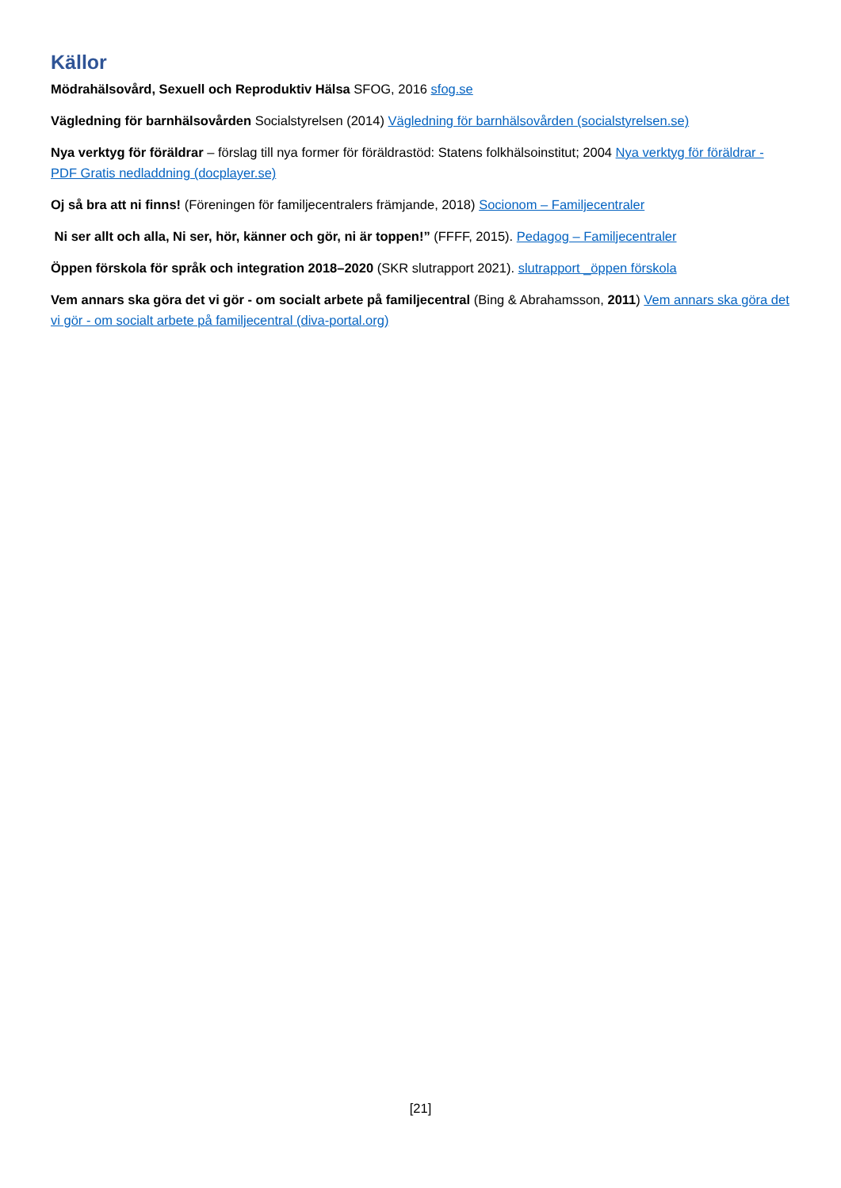Källor
Mödrahälsovård, Sexuell och Reproduktiv Hälsa SFOG, 2016 sfog.se
Vägledning för barnhälsovården Socialstyrelsen (2014) Vägledning för barnhälsovården (socialstyrelsen.se)
Nya verktyg för föräldrar – förslag till nya former för föräldrastöd: Statens folkhälsoinstitut; 2004 Nya verktyg för föräldrar - PDF Gratis nedladdning (docplayer.se)
Oj så bra att ni finns! (Föreningen för familjecentralers främjande, 2018) Socionom – Familjecentraler
Ni ser allt och alla, Ni ser, hör, känner och gör, ni är toppen!” (FFFF, 2015). Pedagog – Familjecentraler
Öppen förskola för språk och integration 2018–2020 (SKR slutrapport 2021). slutrapport _öppen förskola
Vem annars ska göra det vi gör - om socialt arbete på familjecentral (Bing & Abrahamsson, 2011) Vem annars ska göra det vi gör - om socialt arbete på familjecentral (diva-portal.org)
[21]